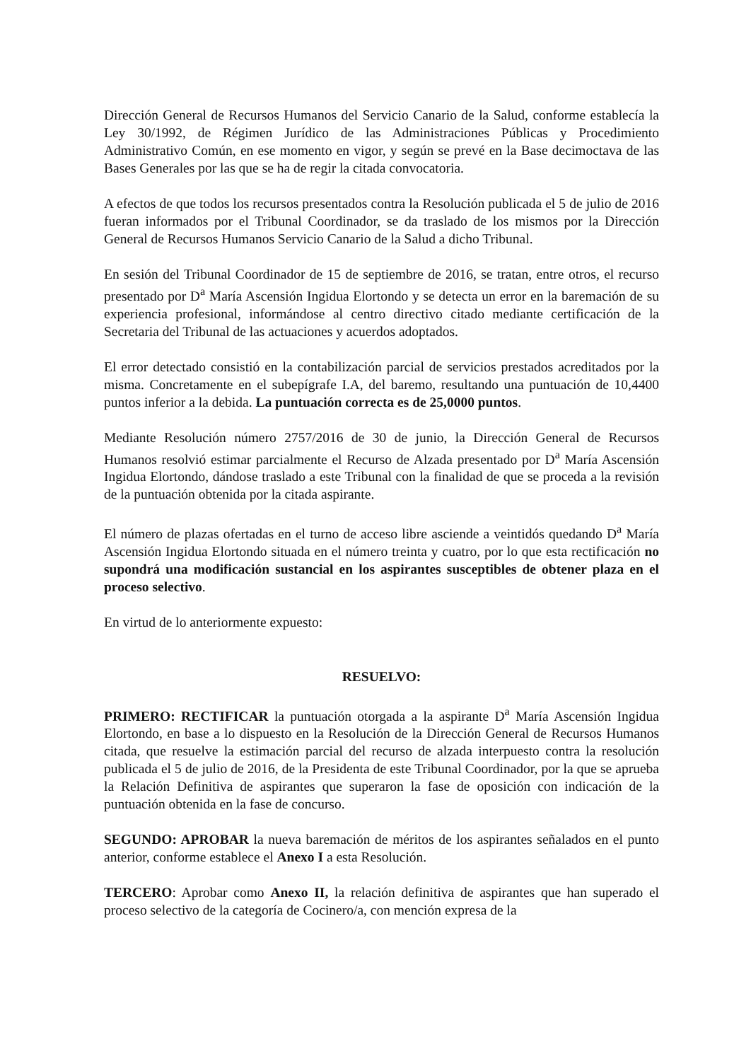Dirección General de Recursos Humanos del Servicio Canario de la Salud, conforme establecía la Ley 30/1992, de Régimen Jurídico de las Administraciones Públicas y Procedimiento Administrativo Común, en ese momento en vigor, y según se prevé en la Base decimoctava de las Bases Generales por las que se ha de regir la citada convocatoria.
A efectos de que todos los recursos presentados contra la Resolución publicada el 5 de julio de 2016 fueran informados por el Tribunal Coordinador, se da traslado de los mismos por la Dirección General de Recursos Humanos Servicio Canario de la Salud a dicho Tribunal.
En sesión del Tribunal Coordinador de 15 de septiembre de 2016, se tratan, entre otros, el recurso presentado por D<sup>a</sup> María Ascensión Ingidua Elortondo y se detecta un error en la baremación de su experiencia profesional, informándose al centro directivo citado mediante certificación de la Secretaria del Tribunal de las actuaciones y acuerdos adoptados.
El error detectado consistió en la contabilización parcial de servicios prestados acreditados por la misma. Concretamente en el subepígrafe I.A, del baremo, resultando una puntuación de 10,4400 puntos inferior a la debida. La puntuación correcta es de 25,0000 puntos.
Mediante Resolución número 2757/2016 de 30 de junio, la Dirección General de Recursos Humanos resolvió estimar parcialmente el Recurso de Alzada presentado por D<sup>a</sup> María Ascensión Ingidua Elortondo, dándose traslado a este Tribunal con la finalidad de que se proceda a la revisión de la puntuación obtenida por la citada aspirante.
El número de plazas ofertadas en el turno de acceso libre asciende a veintidós quedando D<sup>a</sup> María Ascensión Ingidua Elortondo situada en el número treinta y cuatro, por lo que esta rectificación no supondrá una modificación sustancial en los aspirantes susceptibles de obtener plaza en el proceso selectivo.
En virtud de lo anteriormente expuesto:
RESUELVO:
PRIMERO: RECTIFICAR la puntuación otorgada a la aspirante D<sup>a</sup> María Ascensión Ingidua Elortondo, en base a lo dispuesto en la Resolución de la Dirección General de Recursos Humanos citada, que resuelve la estimación parcial del recurso de alzada interpuesto contra la resolución publicada el 5 de julio de 2016, de la Presidenta de este Tribunal Coordinador, por la que se aprueba la Relación Definitiva de aspirantes que superaron la fase de oposición con indicación de la puntuación obtenida en la fase de concurso.
SEGUNDO: APROBAR la nueva baremación de méritos de los aspirantes señalados en el punto anterior, conforme establece el Anexo I a esta Resolución.
TERCERO: Aprobar como Anexo II, la relación definitiva de aspirantes que han superado el proceso selectivo de la categoría de Cocinero/a, con mención expresa de la